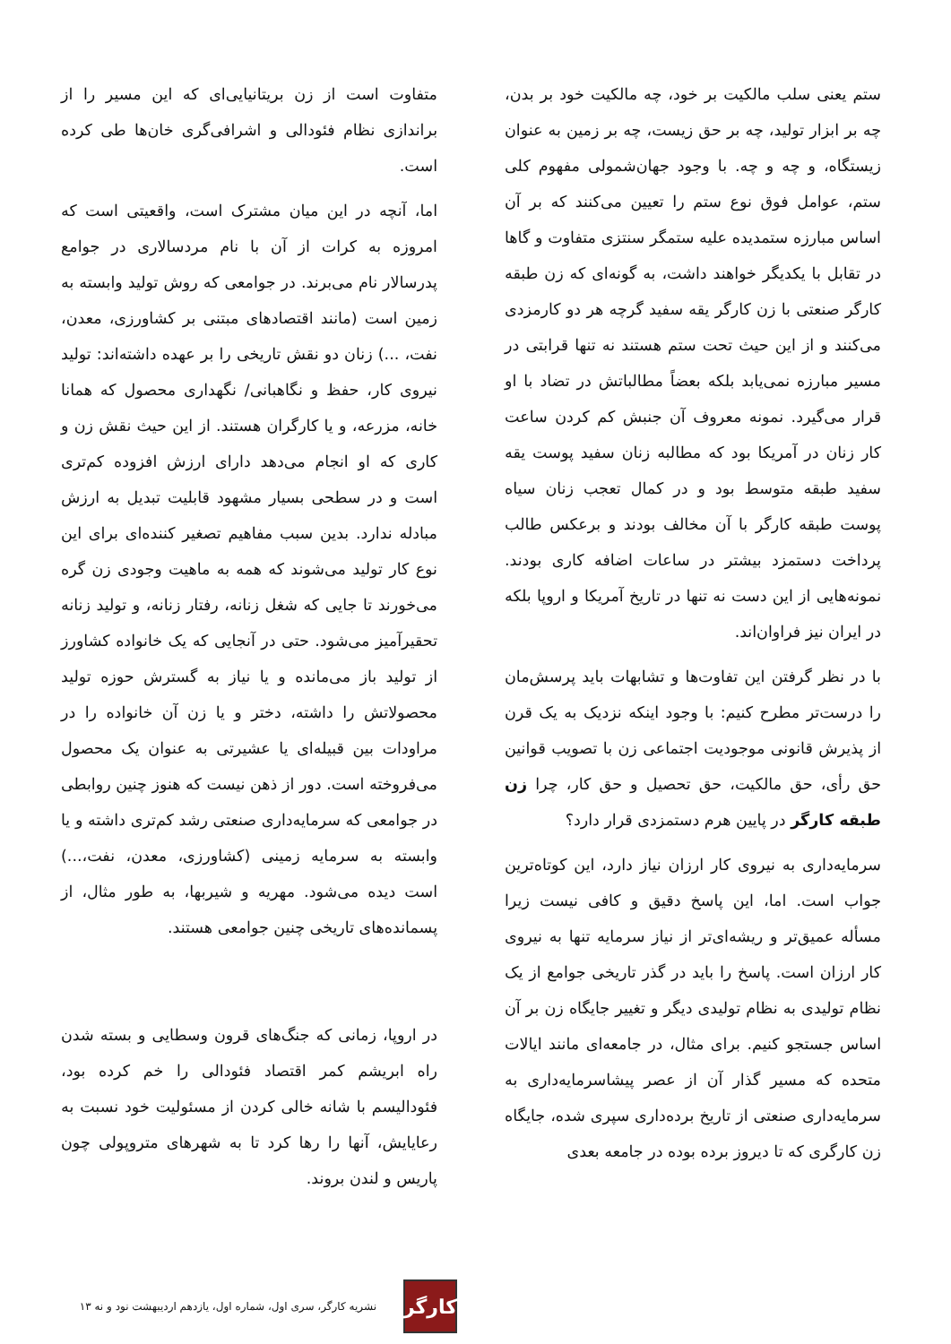ستم یعنی سلب مالکیت بر خود، چه مالکیت خود بر بدن، چه بر ابزار تولید، چه بر حق زیست، چه بر زمین به عنوان زیستگاه، و چه و چه. با وجود جهان‌شمولی مفهوم کلی ستم، عوامل فوق نوع ستم را تعیین می‌کنند که بر آن اساس مبارزه ستمدیده علیه ستمگر سنتزی متفاوت و گاها در تقابل با یکدیگر خواهند داشت، به گونه‌ای که زن طبقه کارگر صنعتی با زن کارگر یقه سفید گرچه هر دو کارمزدی می‌کنند و از این حیث تحت ستم هستند نه تنها قرابتی در مسیر مبارزه نمی‌یابد بلکه بعضاً مطالباتش در تضاد با او قرار می‌گیرد. نمونه معروف آن جنبش کم کردن ساعت کار زنان در آمریکا بود که مطالبه زنان سفید پوست یقه سفید طبقه متوسط بود و در کمال تعجب زنان سیاه پوست طبقه کارگر با آن مخالف بودند و برعکس طالب پرداخت دستمزد بیشتر در ساعات اضافه کاری بودند. نمونه‌هایی از این دست نه تنها در تاریخ آمریکا و اروپا بلکه در ایران نیز فراوان‌اند.
با در نظر گرفتن این تفاوت‌ها و تشابهات باید پرسش‌مان را درست‌تر مطرح کنیم: با وجود اینکه نزدیک به یک قرن از پذیرش قانونی موجودیت اجتماعی زن با تصویب قوانین حق رأی، حق مالکیت، حق تحصیل و حق کار، چرا زن طبقه کارگر در پایین هرم دستمزدی قرار دارد؟
سرمایه‌داری به نیروی کار ارزان نیاز دارد، این کوتاه‌ترین جواب است. اما، این پاسخ دقیق و کافی نیست زیرا مسأله عمیق‌تر و ریشه‌ای‌تر از نیاز سرمایه تنها به نیروی کار ارزان است. پاسخ را باید در گذر تاریخی جوامع از یک نظام تولیدی به نظام تولیدی دیگر و تغییر جایگاه زن بر آن اساس جستجو کنیم. برای مثال، در جامعه‌ای مانند ایالات متحده که مسیر گذار آن از عصر پیشاسرمایه‌داری به سرمایه‌داری صنعتی از تاریخ برده‌داری سپری شده، جایگاه زن کارگری که تا دیروز برده بوده در جامعه بعدی
متفاوت است از زن بریتانیایی‌ای که این مسیر را از براندازی نظام فئودالی و اشرافی‌گری خان‌ها طی کرده است.
اما، آنچه در این میان مشترک است، واقعیتی است که امروزه به کرات از آن با نام مردسالاری در جوامع پدرسالار نام می‌برند. در جوامعی که روش تولید وابسته به زمین است (مانند اقتصادهای مبتنی بر کشاورزی، معدن، نفت، ...) زنان دو نقش تاریخی را بر عهده داشته‌اند: تولید نیروی کار، حفظ و نگاهبانی/ نگهداری محصول که همانا خانه، مزرعه، و یا کارگران هستند. از این حیث نقش زن و کاری که او انجام می‌دهد دارای ارزش افزوده کم‌تری است و در سطحی بسیار مشهود قابلیت تبدیل به ارزش مبادله ندارد. بدین سبب مفاهیم تصغیر کننده‌ای برای این نوع کار تولید می‌شوند که همه به ماهیت وجودی زن گره می‌خورند تا جایی که شغل زنانه، رفتار زنانه، و تولید زنانه تحقیرآمیز می‌شود. حتی در آنجایی که یک خانواده کشاورز از تولید باز می‌مانده و یا نیاز به گسترش حوزه تولید محصولاتش را داشته، دختر و یا زن آن خانواده را در مراودات بین قبیله‌ای یا عشیرتی به عنوان یک محصول می‌فروخته است. دور از ذهن نیست که هنوز چنین روابطی در جوامعی که سرمایه‌داری صنعتی رشد کم‌تری داشته و یا وابسته به سرمایه زمینی (کشاورزی، معدن، نفت،...) است دیده می‌شود. مهریه و شیربها، به طور مثال، از پسمانده‌های تاریخی چنین جوامعی هستند.
در اروپا، زمانی که جنگ‌های قرون وسطایی و بسته شدن راه ابریشم کمر اقتصاد فئودالی را خم کرده بود، فئودالیسم با شانه خالی کردن از مسئولیت خود نسبت به رعایایش، آنها را رها کرد تا به شهرهای متروپولی چون پاریس و لندن بروند.
کارگر
نشریه کارگر، سری اول، شماره اول، یازدهم اردیبهشت نود و نه ۱۳